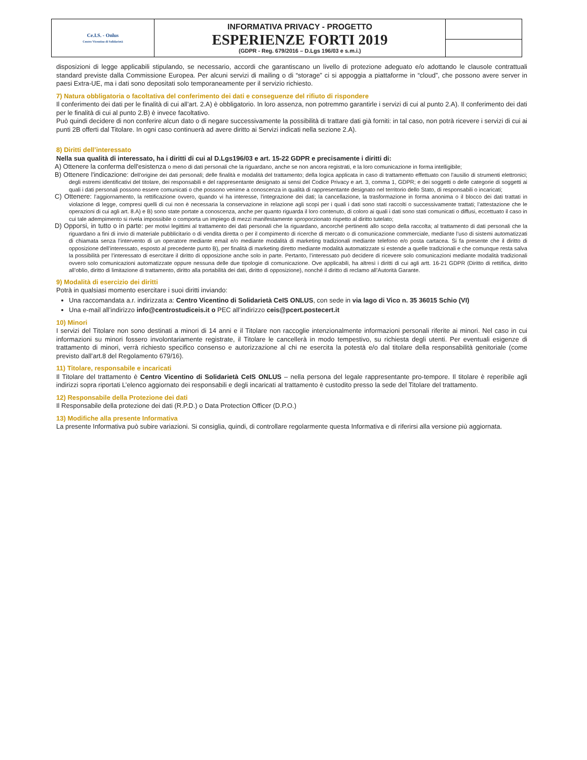| Ce.I.S. - Onlus Centro Vicentino di Solidarietà | INFORMATIVA PRIVACY - PROGETTO ESPERIENZE FORTI 2019 (GDPR - Reg. 679/2016 – D.Lgs 196/03 e s.m.i.) | |
disposizioni di legge applicabili stipulando, se necessario, accordi che garantiscano un livello di protezione adeguato e/o adottando le clausole contrattuali standard previste dalla Commissione Europea. Per alcuni servizi di mailing o di “storage” ci si appoggia a piattaforme in “cloud”, che possono avere server in paesi Extra-UE, ma i dati sono depositati solo temporaneamente per il servizio richiesto.
7) Natura obbligatoria o facoltativa del conferimento dei dati e conseguenze del rifiuto di rispondere
Il conferimento dei dati per le finalità di cui all’art. 2.A) è obbligatorio. In loro assenza, non potremmo garantirle i servizi di cui al punto 2.A). Il conferimento dei dati per le finalità di cui al punto 2.B) è invece facoltativo.
Può quindi decidere di non conferire alcun dato o di negare successivamente la possibilità di trattare dati già forniti: in tal caso, non potrà ricevere i servizi di cui ai punti 2B offerti dal Titolare. In ogni caso continuerà ad avere diritto ai Servizi indicati nella sezione 2.A).
8) Diritti dell’interessato
Nella sua qualità di interessato, ha i diritti di cui al D.Lgs196/03 e art. 15-22 GDPR e precisamente i diritti di:
A) Ottenere la conferma dell'esistenza o meno di dati personali che la riguardano, anche se non ancora registrati, e la loro comunicazione in forma intelligibile;
B) Ottenere l'indicazione: dell’origine dei dati personali; delle finalità e modalità del trattamento; della logica applicata in caso di trattamento effettuato con l'ausilio di strumenti elettronici; degli estremi identificativi del titolare, dei responsabili e del rappresentante designato ai sensi del Codice Privacy e art. 3, comma 1, GDPR; e dei soggetti o delle categorie di soggetti ai quali i dati personali possono essere comunicati o che possono venirne a conoscenza in qualità di rappresentante designato nel territorio dello Stato, di responsabili o incaricati;
C) Ottenere: l’aggiornamento, la rettificazione ovvero, quando vi ha interesse, l'integrazione dei dati; la cancellazione, la trasformazione in forma anonima o il blocco dei dati trattati in violazione di legge, compresi quelli di cui non è necessaria la conservazione in relazione agli scopi per i quali i dati sono stati raccolti o successivamente trattati; l’attestazione che le operazioni di cui agli art. 8.A) e B) sono state portate a conoscenza, anche per quanto riguarda il loro contenuto, di coloro ai quali i dati sono stati comunicati o diffusi, eccettuato il caso in cui tale adempimento si rivela impossibile o comporta un impiego di mezzi manifestamente sproporzionato rispetto al diritto tutelato;
D) Opporsi, in tutto o in parte: per motivi legittimi al trattamento dei dati personali che la riguardano, ancorché pertinenti allo scopo della raccolta; al trattamento di dati personali che la riguardano a fini di invio di materiale pubblicitario o di vendita diretta o per il compimento di ricerche di mercato o di comunicazione commerciale, mediante l’uso di sistemi automatizzati di chiamata senza l’intervento di un operatore mediante email e/o mediante modalità di marketing tradizionali mediante telefono e/o posta cartacea. Si fa presente che il diritto di opposizione dell’interessato, esposto al precedente punto B), per finalità di marketing diretto mediante modalità automatizzate si estende a quelle tradizionali e che comunque resta salva la possibilità per l’interessato di esercitare il diritto di opposizione anche solo in parte. Pertanto, l’interessato può decidere di ricevere solo comunicazioni mediante modalità tradizionali ovvero solo comunicazioni automatizzate oppure nessuna delle due tipologie di comunicazione. Ove applicabili, ha altresì i diritti di cui agli artt. 16-21 GDPR (Diritto di rettifica, diritto all’oblio, diritto di limitazione di trattamento, diritto alla portabilità dei dati, diritto di opposizione), nonché il diritto di reclamo all’Autorità Garante.
9) Modalità di esercizio dei diritti
Potrà in qualsiasi momento esercitare i suoi diritti inviando:
Una raccomandata a.r. indirizzata a: Centro Vicentino di Solidarietà CeIS ONLUS, con sede in via lago di Vico n. 35 36015 Schio (VI)
Una e-mail all’indirizzo info@centrostudiceis.it o PEC all’indirizzo ceis@pcert.postecert.it
10) Minori
I servizi del Titolare non sono destinati a minori di 14 anni e il Titolare non raccoglie intenzionalmente informazioni personali riferite ai minori. Nel caso in cui informazioni su minori fossero involontariamente registrate, il Titolare le cancellerà in modo tempestivo, su richiesta degli utenti. Per eventuali esigenze di trattamento di minori, verrà richiesto specifico consenso e autorizzazione al chi ne esercita la potestà e/o dal titolare della responsabilità genitoriale (come previsto dall’art.8 del Regolamento 679/16).
11) Titolare, responsabile e incaricati
Il Titolare del trattamento è Centro Vicentino di Solidarietà CeIS ONLUS – nella persona del legale rappresentante pro-tempore. Il titolare è reperibile agli indirizzi sopra riportati L’elenco aggiornato dei responsabili e degli incaricati al trattamento è custodito presso la sede del Titolare del trattamento.
12) Responsabile della Protezione dei dati
Il Responsabile della protezione dei dati (R.P.D.) o Data Protection Officer (D.P.O.)
13) Modifiche alla presente Informativa
La presente Informativa può subire variazioni. Si consiglia, quindi, di controllare regolarmente questa Informativa e di riferirsi alla versione più aggiornata.